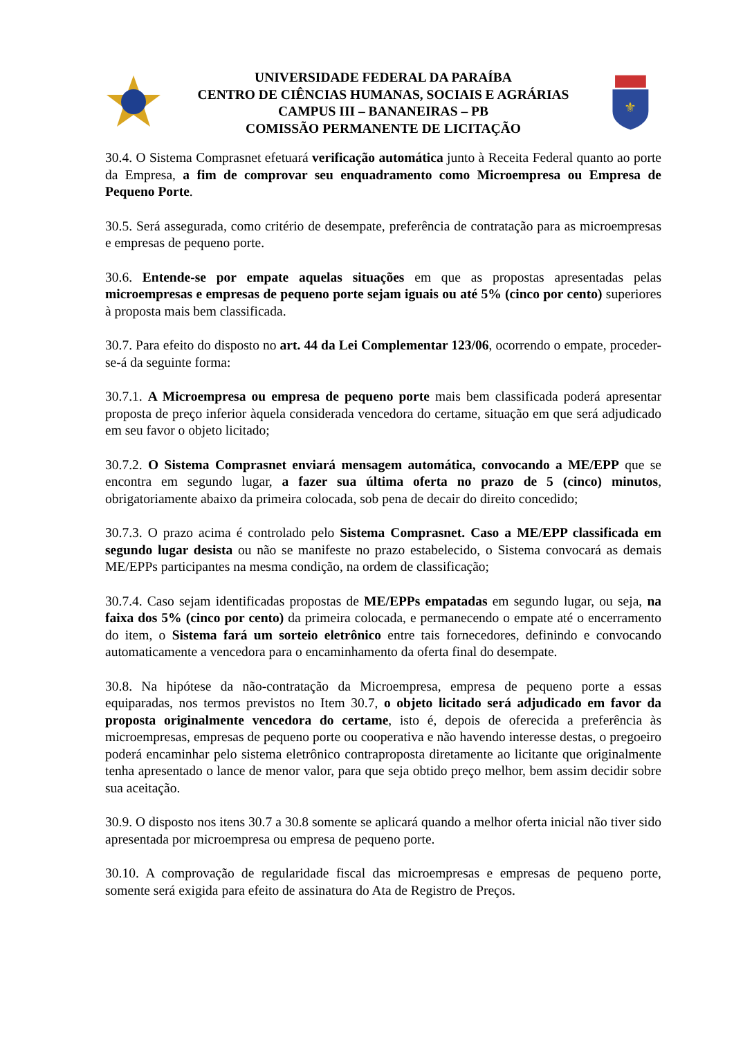UNIVERSIDADE FEDERAL DA PARAÍBA
CENTRO DE CIÊNCIAS HUMANAS, SOCIAIS E AGRÁRIAS
CAMPUS III – BANANEIRAS – PB
COMISSÃO PERMANENTE DE LICITAÇÃO
⚜
30.4. O Sistema Comprasnet efetuará verificação automática junto à Receita Federal quanto ao porte da Empresa, a fim de comprovar seu enquadramento como Microempresa ou Empresa de Pequeno Porte.
30.5. Será assegurada, como critério de desempate, preferência de contratação para as microempresas e empresas de pequeno porte.
30.6. Entende-se por empate aquelas situações em que as propostas apresentadas pelas microempresas e empresas de pequeno porte sejam iguais ou até 5% (cinco por cento) superiores à proposta mais bem classificada.
30.7. Para efeito do disposto no art. 44 da Lei Complementar 123/06, ocorrendo o empate, proceder-se-á da seguinte forma:
30.7.1. A Microempresa ou empresa de pequeno porte mais bem classificada poderá apresentar proposta de preço inferior àquela considerada vencedora do certame, situação em que será adjudicado em seu favor o objeto licitado;
30.7.2. O Sistema Comprasnet enviará mensagem automática, convocando a ME/EPP que se encontra em segundo lugar, a fazer sua última oferta no prazo de 5 (cinco) minutos, obrigatoriamente abaixo da primeira colocada, sob pena de decair do direito concedido;
30.7.3. O prazo acima é controlado pelo Sistema Comprasnet. Caso a ME/EPP classificada em segundo lugar desista ou não se manifeste no prazo estabelecido, o Sistema convocará as demais ME/EPPs participantes na mesma condição, na ordem de classificação;
30.7.4. Caso sejam identificadas propostas de ME/EPPs empatadas em segundo lugar, ou seja, na faixa dos 5% (cinco por cento) da primeira colocada, e permanecendo o empate até o encerramento do item, o Sistema fará um sorteio eletrônico entre tais fornecedores, definindo e convocando automaticamente a vencedora para o encaminhamento da oferta final do desempate.
30.8. Na hipótese da não-contratação da Microempresa, empresa de pequeno porte a essas equiparadas, nos termos previstos no Item 30.7, o objeto licitado será adjudicado em favor da proposta originalmente vencedora do certame, isto é, depois de oferecida a preferência às microempresas, empresas de pequeno porte ou cooperativa e não havendo interesse destas, o pregoeiro poderá encaminhar pelo sistema eletrônico contraproposta diretamente ao licitante que originalmente tenha apresentado o lance de menor valor, para que seja obtido preço melhor, bem assim decidir sobre sua aceitação.
30.9. O disposto nos itens 30.7 a 30.8 somente se aplicará quando a melhor oferta inicial não tiver sido apresentada por microempresa ou empresa de pequeno porte.
30.10. A comprovação de regularidade fiscal das microempresas e empresas de pequeno porte, somente será exigida para efeito de assinatura do Ata de Registro de Preços.